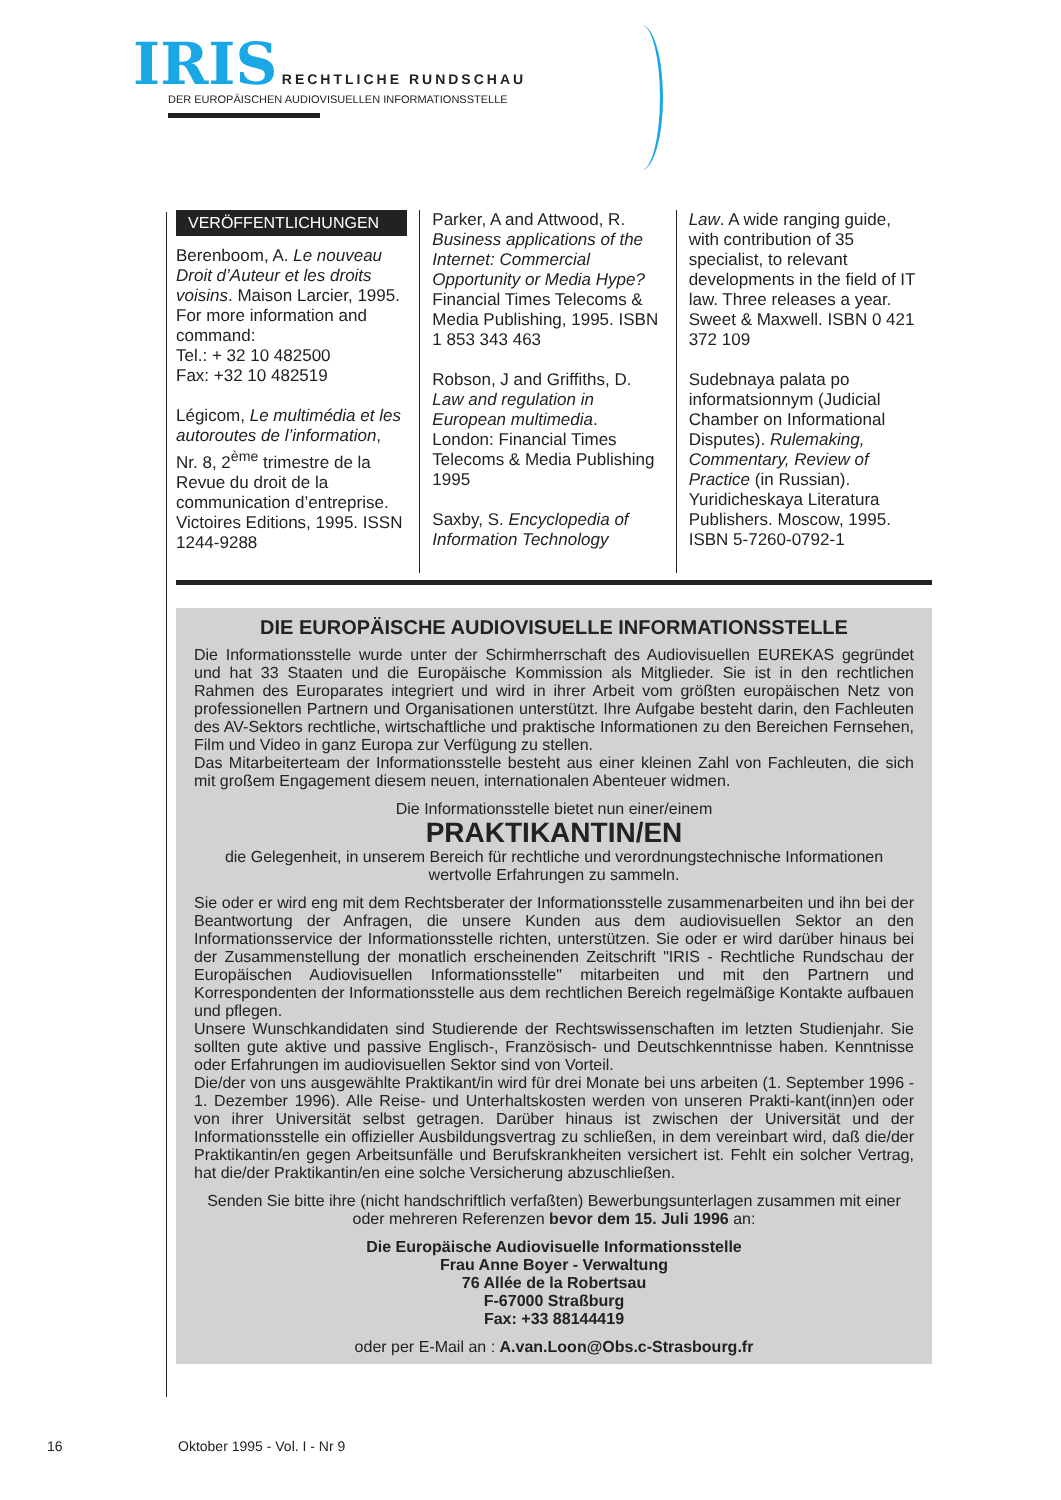IRIS RECHTLICHE RUNDSCHAU
DER EUROPÄISCHEN AUDIOVISUELLEN INFORMATIONSSTELLE
VERÖFFENTLICHUNGEN
Berenboom, A. Le nouveau Droit d’Auteur et les droits voisins. Maison Larcier, 1995. For more information and command:
Tel.: + 32 10 482500
Fax: +32 10 482519
Légicom, Le multimédia et les autoroutes de l’information, Nr. 8, 2<sup>ème</sup> trimestre de la Revue du droit de la communication d’entreprise. Victoires Editions, 1995. ISSN 1244-9288
Parker, A and Attwood, R. Business applications of the Internet: Commercial Opportunity or Media Hype? Financial Times Telecoms & Media Publishing, 1995. ISBN 1 853 343 463
Robson, J and Griffiths, D. Law and regulation in European multimedia. London: Financial Times Telecoms & Media Publishing 1995
Saxby, S. Encyclopedia of Information Technology
Law. A wide ranging guide, with contribution of 35 specialist, to relevant developments in the field of IT law. Three releases a year. Sweet & Maxwell. ISBN 0 421 372 109
Sudebnaya palata po informatsionnym (Judicial Chamber on Informational Disputes). Rulemaking, Commentary, Review of Practice (in Russian). Yuridicheskaya Literatura Publishers. Moscow, 1995. ISBN 5-7260-0792-1
DIE EUROPÄISCHE AUDIOVISUELLE INFORMATIONSSTELLE
Die Informationsstelle wurde unter der Schirmherrschaft des Audiovisuellen EUREKAS gegründet und hat 33 Staaten und die Europäische Kommission als Mitglieder. Sie ist in den rechtlichen Rahmen des Europarates integriert und wird in ihrer Arbeit vom größten europäischen Netz von professionellen Partnern und Organisationen unterstützt. Ihre Aufgabe besteht darin, den Fachleuten des AV-Sektors rechtliche, wirtschaftliche und praktische Informationen zu den Bereichen Fernsehen, Film und Video in ganz Europa zur Verfügung zu stellen.
Das Mitarbeiterteam der Informationsstelle besteht aus einer kleinen Zahl von Fachleuten, die sich mit großem Engagement diesem neuen, internationalen Abenteuer widmen.
Die Informationsstelle bietet nun einer/einem
PRAKTIKANTIN/EN
die Gelegenheit, in unserem Bereich für rechtliche und verordnungstechnische Informationen wertvolle Erfahrungen zu sammeln.
Sie oder er wird eng mit dem Rechtsberater der Informationsstelle zusammenarbeiten und ihn bei der Beantwortung der Anfragen, die unsere Kunden aus dem audiovisuellen Sektor an den Informationsservice der Informationsstelle richten, unterstützen. Sie oder er wird darüber hinaus bei der Zusammenstellung der monatlich erscheinenden Zeitschrift "IRIS - Rechtliche Rundschau der Europäischen Audiovisuellen Informationsstelle" mitarbeiten und mit den Partnern und Korrespondenten der Informationsstelle aus dem rechtlichen Bereich regelmäßige Kontakte aufbauen und pflegen.
Unsere Wunschkandidaten sind Studierende der Rechtswissenschaften im letzten Studienjahr. Sie sollten gute aktive und passive Englisch-, Französisch- und Deutschkenntnisse haben. Kenntnisse oder Erfahrungen im audiovisuellen Sektor sind von Vorteil.
Die/der von uns ausgewählte Praktikant/in wird für drei Monate bei uns arbeiten (1. September 1996 - 1. Dezember 1996). Alle Reise- und Unterhaltskosten werden von unseren Prakti-kant(inn)en oder von ihrer Universität selbst getragen. Darüber hinaus ist zwischen der Universität und der Informationsstelle ein offizieller Ausbildungsvertrag zu schließen, in dem vereinbart wird, daß die/der Praktikantin/en gegen Arbeitsunfälle und Berufskrankheiten versichert ist. Fehlt ein solcher Vertrag, hat die/der Praktikantin/en eine solche Versicherung abzuschließen.
Senden Sie bitte ihre (nicht handschriftlich verfaßten) Bewerbungsunterlagen zusammen mit einer oder mehreren Referenzen bevor dem 15. Juli 1996 an:
Die Europäische Audiovisuelle Informationsstelle
Frau Anne Boyer - Verwaltung
76 Allée de la Robertsau
F-67000 Straßburg
Fax: +33 88144419
oder per E-Mail an : A.van.Loon@Obs.c-Strasbourg.fr
16 Oktober 1995 - Vol. I - Nr 9